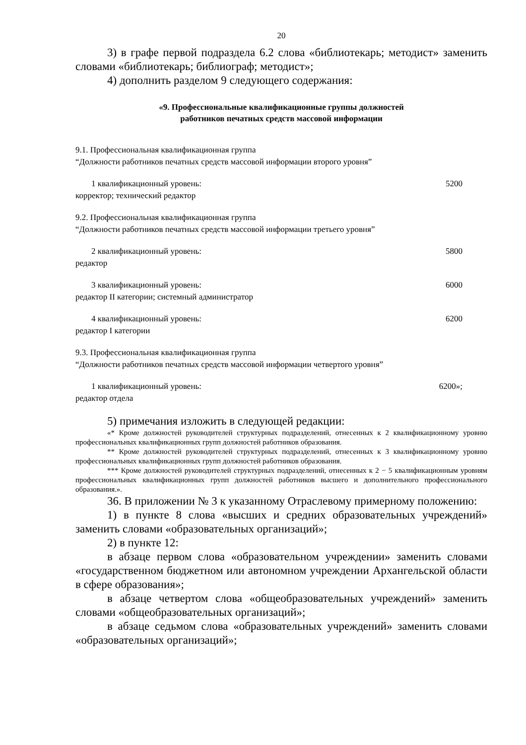20
3) в графе первой подраздела 6.2 слова «библиотекарь; методист» заменить словами «библиотекарь; библиограф; методист»;
4) дополнить разделом 9 следующего содержания:
«9. Профессиональные квалификационные группы должностей
работников печатных средств массовой информации
9.1. Профессиональная квалификационная группа
“Должности работников печатных средств массовой информации второго уровня”
1 квалификационный уровень: 5200
корректор; технический редактор
9.2. Профессиональная квалификационная группа
“Должности работников печатных средств массовой информации третьего уровня”
2 квалификационный уровень: 5800
редактор
3 квалификационный уровень: 6000
редактор II категории; системный администратор
4 квалификационный уровень: 6200
редактор I категории
9.3. Профессиональная квалификационная группа
“Должности работников печатных средств массовой информации четвертого уровня”
1 квалификационный уровень: 6200»;
редактор отдела
5) примечания изложить в следующей редакции:
«* Кроме должностей руководителей структурных подразделений, отнесенных к 2 квалификационному уровню профессиональных квалификационных групп должностей работников образования.
** Кроме должностей руководителей структурных подразделений, отнесенных к 3 квалификационному уровню профессиональных квалификационных групп должностей работников образования.
*** Кроме должностей руководителей структурных подразделений, отнесенных к 2 − 5 квалификационным уровням профессиональных квалификационных групп должностей работников высшего и дополнительного профессионального образования.».
36. В приложении № 3 к указанному Отраслевому примерному положению:
1) в пункте 8 слова «высших и средних образовательных учреждений» заменить словами «образовательных организаций»;
2) в пункте 12:
в абзаце первом слова «образовательном учреждении» заменить словами «государственном бюджетном или автономном учреждении Архангельской области в сфере образования»;
в абзаце четвертом слова «общеобразовательных учреждений» заменить словами «общеобразовательных организаций»;
в абзаце седьмом слова «образовательных учреждений» заменить словами «образовательных организаций»;